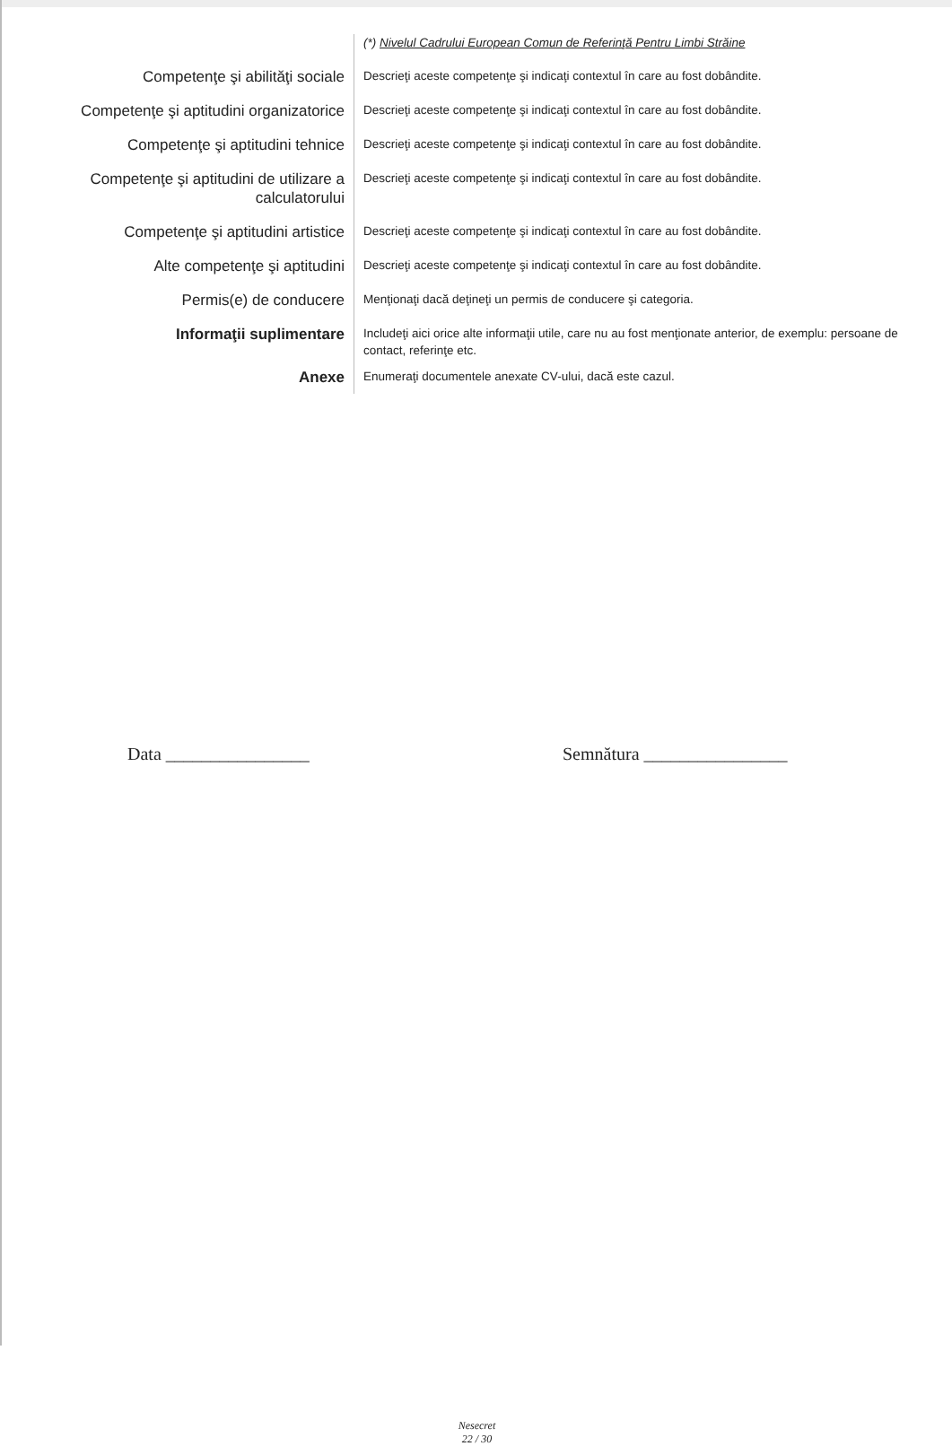(*) Nivelul Cadrului European Comun de Referinţă Pentru Limbi Străine
Competenţe şi abilităţi sociale
Descrieţi aceste competenţe şi indicaţi contextul în care au fost dobândite.
Competenţe şi aptitudini organizatorice
Descrieţi aceste competenţe şi indicaţi contextul în care au fost dobândite.
Competenţe şi aptitudini tehnice
Descrieţi aceste competenţe şi indicaţi contextul în care au fost dobândite.
Competenţe şi aptitudini de utilizare a calculatorului
Descrieţi aceste competenţe şi indicaţi contextul în care au fost dobândite.
Competenţe şi aptitudini artistice
Descrieţi aceste competenţe şi indicaţi contextul în care au fost dobândite.
Alte competenţe şi aptitudini
Descrieţi aceste competenţe şi indicaţi contextul în care au fost dobândite.
Permis(e) de conducere
Menţionaţi dacă deţineţi un permis de conducere şi categoria.
Informaţii suplimentare
Includeţi aici orice alte informaţii utile, care nu au fost menţionate anterior, de exemplu: persoane de contact, referinţe etc.
Anexe
Enumeraţi documentele anexate CV-ului, dacă este cazul.
Data ________________ Semnătura ________________
Nesecret
22 / 30